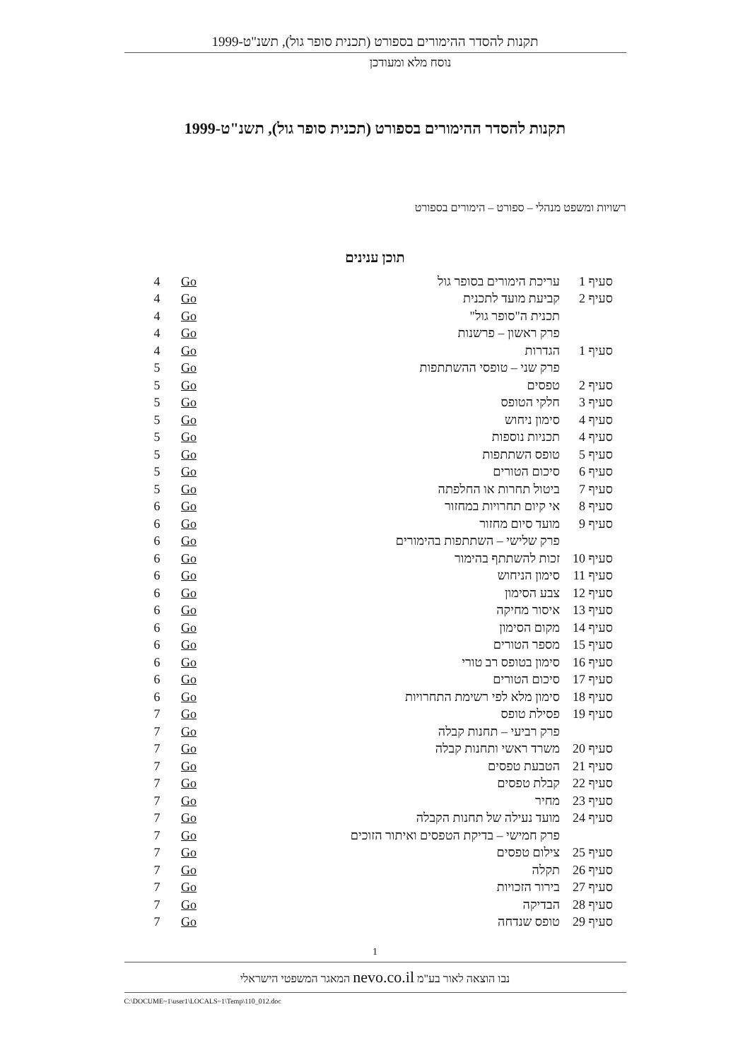תקנות להסדר ההימורים בספורט (תכנית סופר גול), תשנ"ט-1999
נוסח מלא ומעודכן
תקנות להסדר ההימורים בספורט (תכנית סופר גול), תשנ"ט-1999
רשויות ומשפט מנהלי – ספורט – הימורים בספורט
תוכן ענינים
| סעיף 1 | עריכת הימורים בסופר גול | Go | 4 |
| סעיף 2 | קביעת מועד לתכנית | Go | 4 |
| | תכנית ה"סופר גול" | Go | 4 |
| | פרק ראשון – פרשנות | Go | 4 |
| סעיף 1 | הגדרות | Go | 4 |
| | פרק שני – טופסי ההשתתפות | Go | 5 |
| סעיף 2 | טפסים | Go | 5 |
| סעיף 3 | חלקי הטופס | Go | 5 |
| סעיף 4 | סימון ניחוש | Go | 5 |
| סעיף 4 | תכניות נוספות | Go | 5 |
| סעיף 5 | טופס השתתפות | Go | 5 |
| סעיף 6 | סיכום הטורים | Go | 5 |
| סעיף 7 | ביטול תחרות או החלפתה | Go | 5 |
| סעיף 8 | אי קיום תחרויות במחזור | Go | 6 |
| סעיף 9 | מועד סיום מחזור | Go | 6 |
| | פרק שלישי – השתתפות בהימורים | Go | 6 |
| סעיף 10 | זכות להשתתף בהימור | Go | 6 |
| סעיף 11 | סימון הניחוש | Go | 6 |
| סעיף 12 | צבע הסימון | Go | 6 |
| סעיף 13 | איסור מחיקה | Go | 6 |
| סעיף 14 | מקום הסימון | Go | 6 |
| סעיף 15 | מספר הטורים | Go | 6 |
| סעיף 16 | סימון בטופס רב טורי | Go | 6 |
| סעיף 17 | סיכום הטורים | Go | 6 |
| סעיף 18 | סימון מלא לפי רשימת התחרויות | Go | 6 |
| סעיף 19 | פסילת טופס | Go | 7 |
| | פרק רביעי – תחנות קבלה | Go | 7 |
| סעיף 20 | משרד ראשי ותחנות קבלה | Go | 7 |
| סעיף 21 | הטבעת טפסים | Go | 7 |
| סעיף 22 | קבלת טפסים | Go | 7 |
| סעיף 23 | מחיר | Go | 7 |
| סעיף 24 | מועד נעילה של תחנות הקבלה | Go | 7 |
| | פרק חמישי – בדיקת הטפסים ואיתור הזוכים | Go | 7 |
| סעיף 25 | צילום טפסים | Go | 7 |
| סעיף 26 | תקלה | Go | 7 |
| סעיף 27 | בירור הזכויות | Go | 7 |
| סעיף 28 | הבדיקה | Go | 7 |
| סעיף 29 | טופס שנדחה | Go | 7 |
1
נבו הוצאה לאור בע"מ nevo.co.il המאגר המשפטי הישראלי
C:\DOCUME~1\user1\LOCALS~1\Temp\110_012.doc